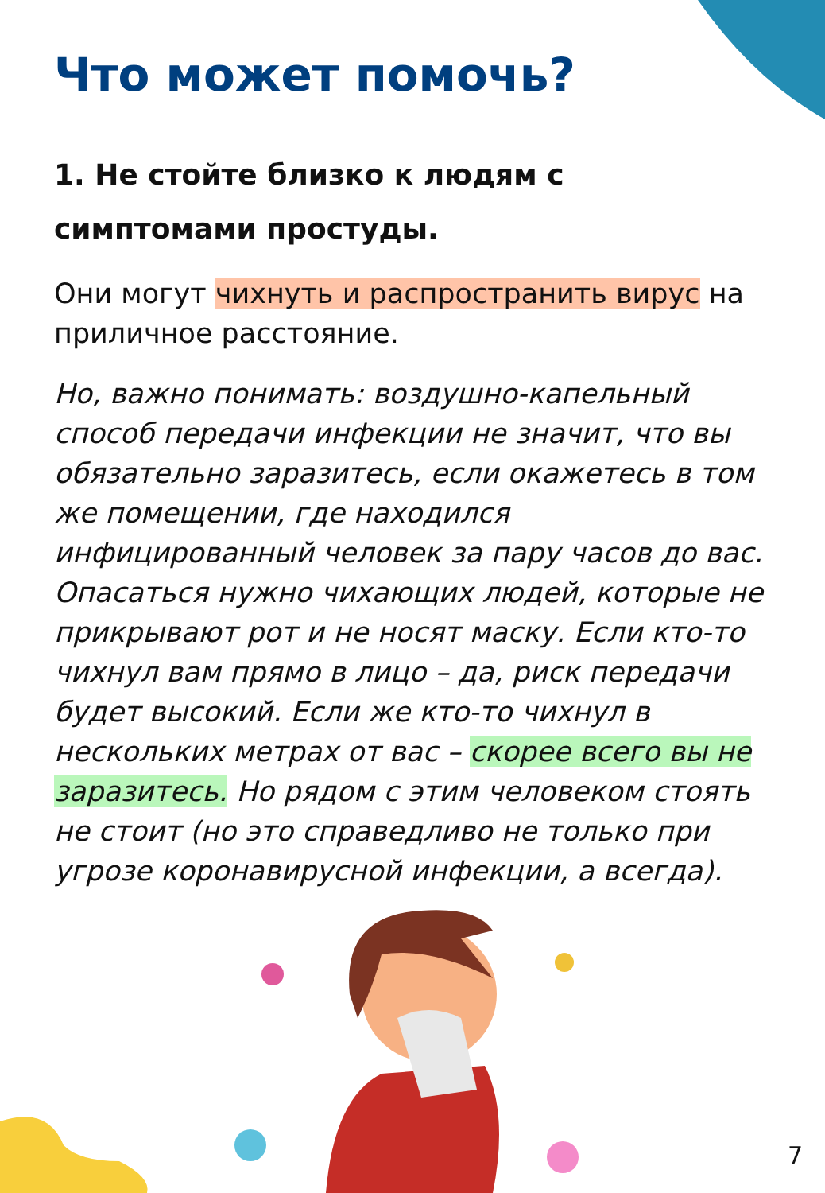Что может помочь?
1. Не стойте близко к людям с симптомами простуды.
Они могут чихнуть и распространить вирус на приличное расстояние.
Но, важно понимать: воздушно-капельный способ передачи инфекции не значит, что вы обязательно заразитесь, если окажетесь в том же помещении, где находился инфицированный человек за пару часов до вас. Опасаться нужно чихающих людей, которые не прикрывают рот и не носят маску. Если кто-то чихнул вам прямо в лицо – да, риск передачи будет высокий. Если же кто-то чихнул в нескольких метрах от вас – скорее всего вы не заразитесь. Но рядом с этим человеком стоять не стоит (но это справедливо не только при угрозе коронавирусной инфекции, а всегда).
7